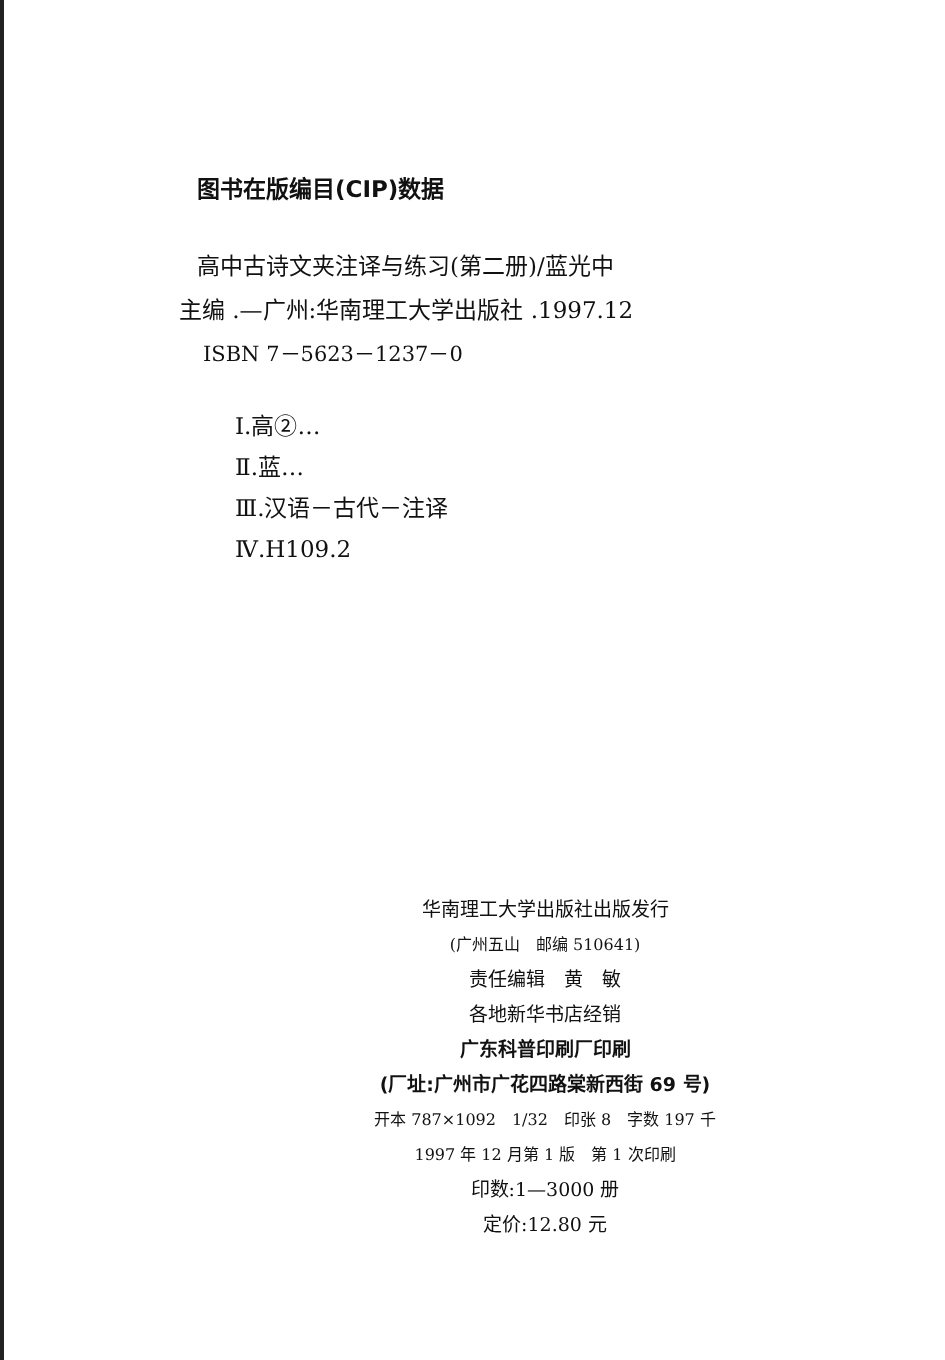图书在版编目(CIP)数据
高中古诗文夹注译与练习(第二册)/蓝光中
主编 .—广州:华南理工大学出版社 .1997.12
ISBN 7－5623－1237－0
Ⅰ.高②…
Ⅱ.蓝…
Ⅲ.汉语－古代－注译
Ⅳ.H109.2
华南理工大学出版社出版发行
(广州五山　邮编 510641)
责任编辑　黄　敏
各地新华书店经销
广东科普印刷厂印刷
(厂址:广州市广花四路棠新西街 69 号)
开本 787×1092　1/32　印张 8　字数 197 千
1997 年 12 月第 1 版　第 1 次印刷
印数:1—3000 册
定价:12.80 元